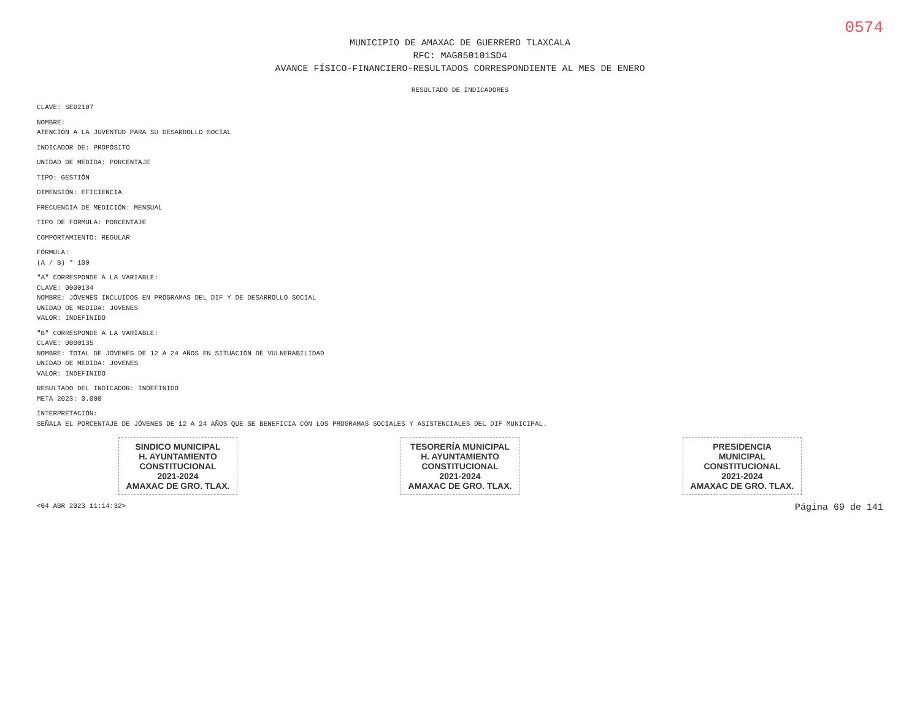0574
MUNICIPIO DE AMAXAC DE GUERRERO TLAXCALA
RFC: MAG850101SD4
AVANCE FÍSICO-FINANCIERO-RESULTADOS CORRESPONDIENTE AL MES DE ENERO
RESULTADO DE INDICADORES
CLAVE: SED2107
NOMBRE:
ATENCIÓN A LA JUVENTUD PARA SU DESARROLLO SOCIAL
INDICADOR DE: PROPÓSITO
UNIDAD DE MEDIDA: PORCENTAJE
TIPO: GESTIÓN
DIMENSIÓN: EFICIENCIA
FRECUENCIA DE MEDICIÓN: MENSUAL
TIPO DE FÓRMULA: PORCENTAJE
COMPORTAMIENTO: REGULAR
FÓRMULA:
(A / B) * 100
"A" CORRESPONDE A LA VARIABLE:
CLAVE: 0000134
NOMBRE: JÓVENES INCLUIDOS EN PROGRAMAS DEL DIF Y DE DESARROLLO SOCIAL
UNIDAD DE MEDIDA: JOVENES
VALOR: INDEFINIDO
"B" CORRESPONDE A LA VARIABLE:
CLAVE: 0000135
NOMBRE: TOTAL DE JÓVENES DE 12 A 24 AÑOS EN SITUACIÓN DE VULNERABILIDAD
UNIDAD DE MEDIDA: JOVENES
VALOR: INDEFINIDO
RESULTADO DEL INDICADOR: INDEFINIDO
META 2023: 0.000
INTERPRETACIÓN:
SEÑALA EL PORCENTAJE DE JÓVENES DE 12 A 24 AÑOS QUE SE BENEFICIA CON LOS PROGRAMAS SOCIALES Y ASISTENCIALES DEL DIF MUNICIPAL.
SINDICO MUNICIPAL
H. AYUNTAMIENTO
CONSTITUCIONAL
2021-2024
AMAXAC DE GRO. TLAX.
TESORERÍA MUNICIPAL
H. AYUNTAMIENTO
CONSTITUCIONAL
2021-2024
AMAXAC DE GRO. TLAX.
PRESIDENCIA
MUNICIPAL
CONSTITUCIONAL
2021-2024
AMAXAC DE GRO. TLAX.
<04 ABR 2023 11:14:32> Página 69 de 141